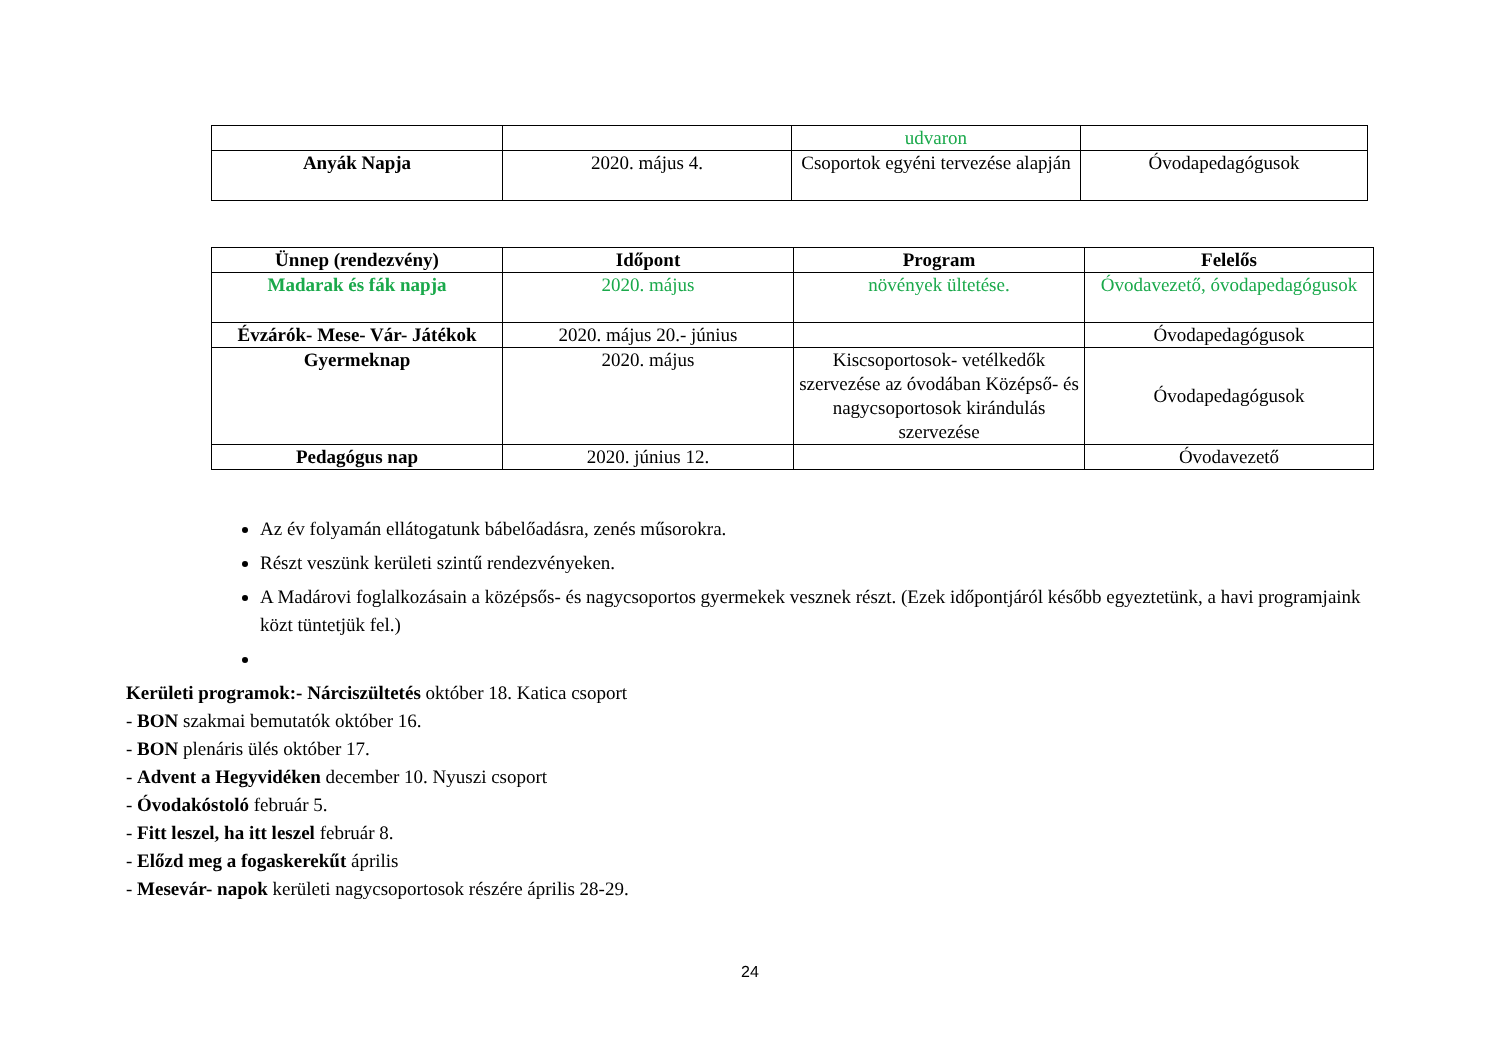| | | udvaron | |
| Anyák Napja | 2020. május 4. | Csoportok egyéni tervezése alapján | Óvodapedagógusok |
| Ünnep (rendezvény) | Időpont | Program | Felelős |
| --- | --- | --- | --- |
| Madarak és fák napja | 2020. május | növények ültetése. | Óvodavezető, óvodapedagógusok |
| Évzárók- Mese- Vár- Játékok | 2020. május 20.- június | | Óvodapedagógusok |
| Gyermeknap | 2020. május | Kiscsoportosok- vetélkedők szervezése az óvodában Középső- és nagycsoportosok kirándulás szervezése | Óvodapedagógusok |
| Pedagógus nap | 2020. június 12. | | Óvodavezető |
Az év folyamán ellátogatunk bábelőadásra, zenés műsorokra.
Részt veszünk kerületi szintű rendezvényeken.
A Madárovi foglalkozásain a középsős- és nagycsoportos gyermekek vesznek részt. (Ezek időpontjáról később egyeztetünk, a havi programjaink közt tüntetjük fel.)
Kerületi programok:- Nárciszültetés október 18. Katica csoport
- BON szakmai bemutatók október 16.
- BON plenáris ülés október 17.
- Advent a Hegyvidéken december 10. Nyuszi csoport
- Óvodakóstoló február 5.
- Fitt leszel, ha itt leszel február 8.
- Előzd meg a fogaskerekűt április
- Mesevár- napok kerületi nagycsoportosok részére április 28-29.
24